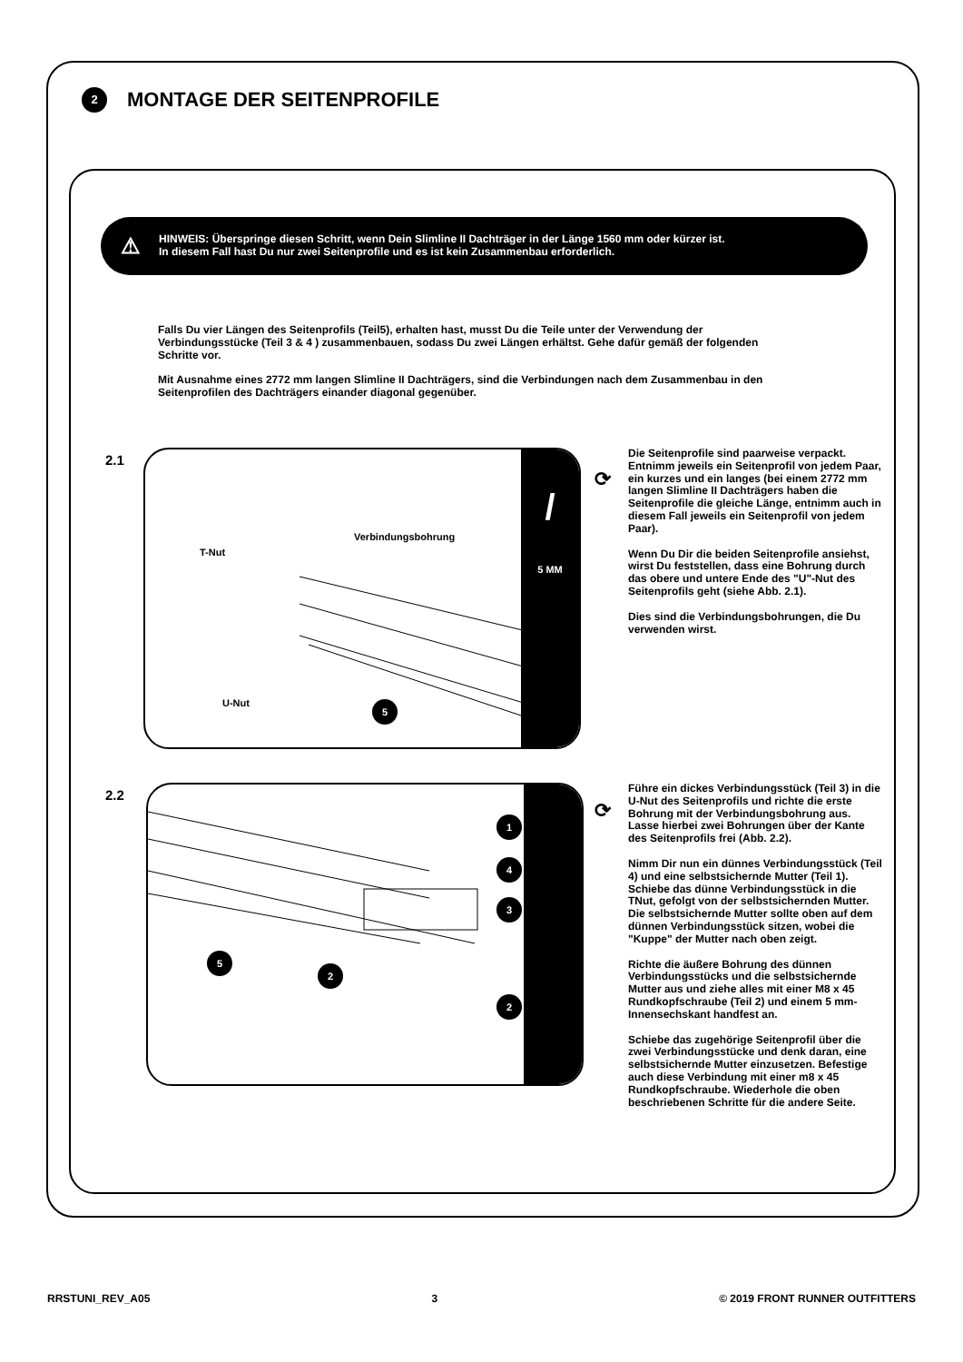2 MONTAGE DER SEITENPROFILE
⚠ HINWEIS: Überspringe diesen Schritt, wenn Dein Slimline II Dachträger in der Länge 1560 mm oder kürzer ist.
In diesem Fall hast Du nur zwei Seitenprofile und es ist kein Zusammenbau erforderlich.
Falls Du vier Längen des Seitenprofils (Teil5), erhalten hast, musst Du die Teile unter der Verwendung der Verbindungsstücke (Teil 3 & 4 ) zusammenbauen, sodass Du zwei Längen erhältst. Gehe dafür gemäß der folgenden Schritte vor.
Mit Ausnahme eines 2772 mm langen Slimline II Dachträgers, sind die Verbindungen nach dem Zusammenbau in den Seitenprofilen des Dachträgers einander diagonal gegenüber.
2.1
T-Nut
Verbindungsbohrung
U-Nut 5
/
5 MM
⟳
Die Seitenprofile sind paarweise verpackt. Entnimm jeweils ein Seitenprofil von jedem Paar, ein kurzes und ein langes (bei einem 2772 mm langen Slimline II Dachträgers haben die Seitenprofile die gleiche Länge, entnimm auch in diesem Fall jeweils ein Seitenprofil von jedem Paar).
Wenn Du Dir die beiden Seitenprofile ansiehst, wirst Du feststellen, dass eine Bohrung durch das obere und untere Ende des "U"-Nut des Seitenprofils geht (siehe Abb. 2.1).
Dies sind die Verbindungsbohrungen, die Du verwenden wirst.
2.2 1
4
3
5
2
2
⟳
Führe ein dickes Verbindungsstück (Teil 3) in die U-Nut des Seitenprofils und richte die erste Bohrung mit der Verbindungsbohrung aus. Lasse hierbei zwei Bohrungen über der Kante des Seitenprofils frei (Abb. 2.2).
Nimm Dir nun ein dünnes Verbindungsstück (Teil 4) und eine selbstsichernde Mutter (Teil 1). Schiebe das dünne Verbindungsstück in die TNut, gefolgt von der selbstsichernden Mutter. Die selbstsichernde Mutter sollte oben auf dem dünnen Verbindungsstück sitzen, wobei die "Kuppe" der Mutter nach oben zeigt.
Richte die äußere Bohrung des dünnen Verbindungsstücks und die selbstsichernde Mutter aus und ziehe alles mit einer M8 x 45 Rundkopfschraube (Teil 2) und einem 5 mm-Innensechskant handfest an.
Schiebe das zugehörige Seitenprofil über die zwei Verbindungsstücke und denk daran, eine selbstsichernde Mutter einzusetzen. Befestige auch diese Verbindung mit einer m8 x 45 Rundkopfschraube. Wiederhole die oben beschriebenen Schritte für die andere Seite.
RRSTUNI_REV_A05 3 © 2019 FRONT RUNNER OUTFITTERS